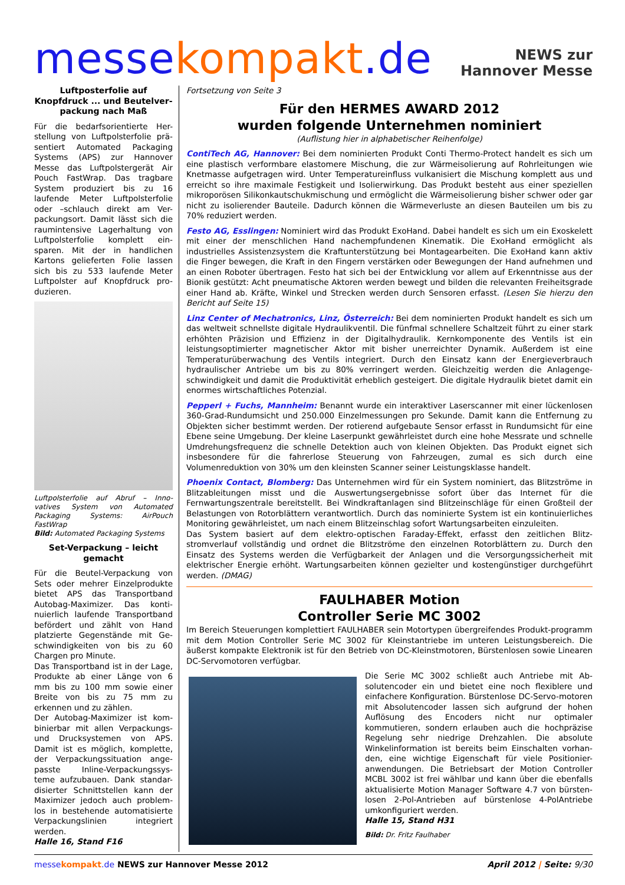messe kompakt.de
NEWS zur
Hannover Messe
Luftposterfolie auf Knopfdruck ... und Beutelver-packung nach Maß
Für die bedarfsorientierte Her-stellung von Luftpolsterfolie prä-sentiert Automated Packaging Systems (APS) zur Hannover Messe das Luftpolstergerät Air Pouch FastWrap. Das tragbare System produziert bis zu 16 laufende Meter Luftpolsterfolie oder –schlauch direkt am Ver-packungsort. Damit lässt sich die raumintensive Lagerhaltung von Luftpolsterfolie komplett ein-sparen. Mit der in handlichen Kartons gelieferten Folie lassen sich bis zu 533 laufende Meter Luftpolster auf Knopfdruck pro-duzieren.
Luftpolsterfolie auf Abruf – Inno-vatives System von Automated Packaging Systems: AirPouch FastWrap
Bild: Automated Packaging Systems
Set-Verpackung – leicht gemacht
Für die Beutel-Verpackung von Sets oder mehrer Einzelprodukte bietet APS das Transportband Autobag-Maximizer. Das konti-nuierlich laufende Transportband befördert und zählt von Hand platzierte Gegenstände mit Ge-schwindigkeiten von bis zu 60 Chargen pro Minute.
Das Transportband ist in der Lage, Produkte ab einer Länge von 6 mm bis zu 100 mm sowie einer Breite von bis zu 75 mm zu erkennen und zu zählen.
Der Autobag-Maximizer ist kom-binierbar mit allen Verpackungs- und Drucksystemen von APS. Damit ist es möglich, komplette, der Verpackungssituation ange-passte Inline-Verpackungssys-teme aufzubauen. Dank standar-disierter Schnittstellen kann der Maximizer jedoch auch problem-los in bestehende automatisierte Verpackungslinien integriert werden.
Halle 16, Stand F16
Fortsetzung von Seite 3
Für den HERMES AWARD 2012
wurden folgende Unternehmen nominiert
(Auflistung hier in alphabetischer Reihenfolge)
ContiTech AG, Hannover: Bei dem nominierten Produkt Conti Thermo-Protect handelt es sich um eine plastisch verformbare elastomere Mischung, die zur Wärmeisolierung auf Rohrleitungen wie Knetmasse aufgetragen wird. Unter Temperatureinfluss vulkanisiert die Mischung komplett aus und erreicht so ihre maximale Festigkeit und Isolierwirkung. Das Produkt besteht aus einer speziellen mikroporösen Silikonkautschukmischung und ermöglicht die Wärmeisolierung bisher schwer oder gar nicht zu isolierender Bauteile. Dadurch können die Wärmeverluste an diesen Bauteilen um bis zu 70% reduziert werden.
Festo AG, Esslingen: Nominiert wird das Produkt ExoHand. Dabei handelt es sich um ein Exoskelett mit einer der menschlichen Hand nachempfundenen Kinematik. Die ExoHand ermöglicht als industrielles Assistenzsystem die Kraftunterstützung bei Montagearbeiten. Die ExoHand kann aktiv die Finger bewegen, die Kraft in den Fingern verstärken oder Bewegungen der Hand aufnehmen und an einen Roboter übertragen. Festo hat sich bei der Entwicklung vor allem auf Erkenntnisse aus der Bionik gestützt: Acht pneumatische Aktoren werden bewegt und bilden die relevanten Freiheitsgrade einer Hand ab. Kräfte, Winkel und Strecken werden durch Sensoren erfasst. (Lesen Sie hierzu den Bericht auf Seite 15)
Linz Center of Mechatronics, Linz, Österreich: Bei dem nominierten Produkt handelt es sich um das weltweit schnellste digitale Hydraulikventil. Die fünfmal schnellere Schaltzeit führt zu einer stark erhöhten Präzision und Effizienz in der Digitalhydraulik. Kernkomponente des Ventils ist ein leistungsoptimierter magnetischer Aktor mit bisher unerreichter Dynamik. Außerdem ist eine Temperaturüberwachung des Ventils integriert. Durch den Einsatz kann der Energieverbrauch hydraulischer Antriebe um bis zu 80% verringert werden. Gleichzeitig werden die Anlagenge-schwindigkeit und damit die Produktivität erheblich gesteigert. Die digitale Hydraulik bietet damit ein enormes wirtschaftliches Potenzial.
Pepperl + Fuchs, Mannheim: Benannt wurde ein interaktiver Laserscanner mit einer lückenlosen 360-Grad-Rundumsicht und 250.000 Einzelmessungen pro Sekunde. Damit kann die Entfernung zu Objekten sicher bestimmt werden. Der rotierend aufgebaute Sensor erfasst in Rundumsicht für eine Ebene seine Umgebung. Der kleine Laserpunkt gewährleistet durch eine hohe Messrate und schnelle Umdrehungsfrequenz die schnelle Detektion auch von kleinen Objekten. Das Produkt eignet sich insbesondere für die fahrerlose Steuerung von Fahrzeugen, zumal es sich durch eine Volumenreduktion von 30% um den kleinsten Scanner seiner Leistungsklasse handelt.
Phoenix Contact, Blomberg: Das Unternehmen wird für ein System nominiert, das Blitzströme in Blitzableitungen misst und die Auswertungsergebnisse sofort über das Internet für die Fernwartungszentrale bereitstellt. Bei Windkraftanlagen sind Blitzeinschläge für einen Großteil der Belastungen von Rotorblättern verantwortlich. Durch das nominierte System ist ein kontinuierliches Monitoring gewährleistet, um nach einem Blitzeinschlag sofort Wartungsarbeiten einzuleiten.
Das System basiert auf dem elektro-optischen Faraday-Effekt, erfasst den zeitlichen Blitz-stromverlauf vollständig und ordnet die Blitzströme den einzelnen Rotorblättern zu. Durch den Einsatz des Systems werden die Verfügbarkeit der Anlagen und die Versorgungssicherheit mit elektrischer Energie erhöht. Wartungsarbeiten können gezielter und kostengünstiger durchgeführt werden. (DMAG)
FAULHABER Motion
Controller Serie MC 3002
Im Bereich Steuerungen komplettiert FAULHABER sein Motortypen übergreifendes Produkt-programm mit dem Motion Controller Serie MC 3002 für Kleinstantriebe im unteren Leistungsbereich. Die äußerst kompakte Elektronik ist für den Betrieb von DC-Kleinstmotoren, Bürstenlosen sowie Linearen DC-Servomotoren verfügbar.
Die Serie MC 3002 schließt auch Antriebe mit Ab-solutencoder ein und bietet eine noch flexiblere und einfachere Konfiguration. Bürstenlose DC-Servo-motoren mit Absolutencoder lassen sich aufgrund der hohen Auflösung des Encoders nicht nur optimaler kommutieren, sondern erlauben auch die hochpräzise Regelung sehr niedrige Drehzahlen. Die absolute Winkelinformation ist bereits beim Einschalten vorhan-den, eine wichtige Eigenschaft für viele Positionier-anwendungen. Die Betriebsart der Motion Controller MCBL 3002 ist frei wählbar und kann über die ebenfalls aktualisierte Motion Manager Software 4.7 von bürsten-losen 2-Pol-Antrieben auf bürstenlose 4-PolAntriebe umkonfiguriert werden.
Halle 15, Stand H31
Bild: Dr. Fritz Faulhaber
messe kompakt.de NEWS zur Hannover Messe 2012 April 2012 | Seite: 9/30